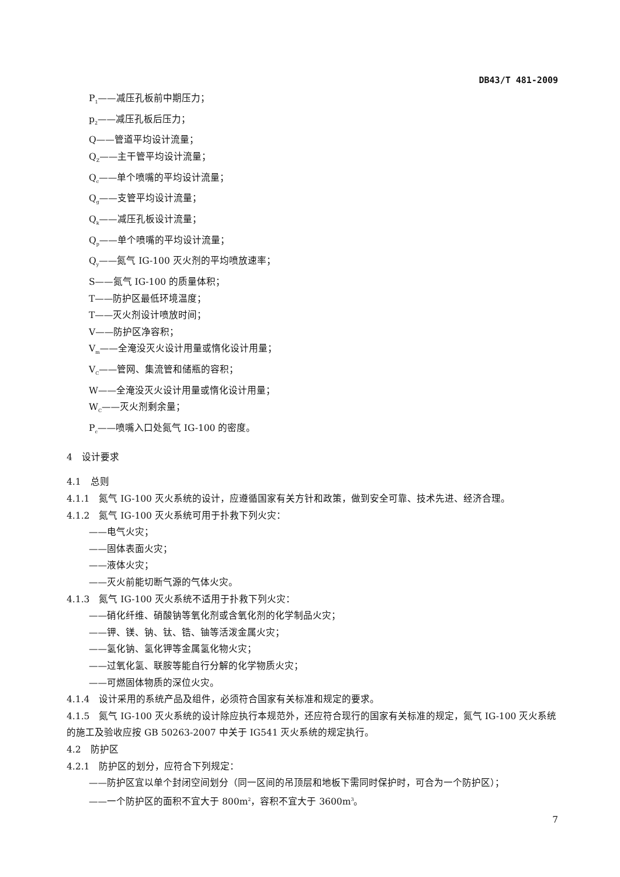DB43/T 481-2009
P<sub>1</sub>——减压孔板前中期压力；
p<sub>2</sub>——减压孔板后压力；
Q——管道平均设计流量；
Q<sub>Z</sub>——主干管平均设计流量；
Q<sub>c</sub>——单个喷嘴的平均设计流量；
Q<sub>g</sub>——支管平均设计流量；
Q<sub>k</sub>——减压孔板设计流量；
Q<sub>p</sub>——单个喷嘴的平均设计流量；
Q<sub>y</sub>——氮气 IG-100 灭火剂的平均喷放速率；
S——氮气 IG-100 的质量体积；
T——防护区最低环境温度；
T——灭火剂设计喷放时间；
V——防护区净容积；
V<sub>m</sub>——全淹没灭火设计用量或惰化设计用量；
V<sub>C</sub>——管网、集流管和储瓶的容积；
W——全淹没灭火设计用量或惰化设计用量；
W<sub>C</sub>——灭火剂剩余量；
P<sub>c</sub>——喷嘴入口处氮气 IG-100 的密度。
4　设计要求
4.1　总则
4.1.1　氮气 IG-100 灭火系统的设计，应遵循国家有关方针和政策，做到安全可靠、技术先进、经济合理。
4.1.2　氮气 IG-100 灭火系统可用于扑救下列火灾：
——电气火灾；
——固体表面火灾；
——液体火灾；
——灭火前能切断气源的气体火灾。
4.1.3　氮气 IG-100 灭火系统不适用于扑救下列火灾：
——硝化纤维、硝酸钠等氧化剂或含氧化剂的化学制品火灾；
——钾、镁、钠、钛、锆、铀等活泼金属火灾；
——氢化钠、氢化钾等金属氢化物火灾；
——过氧化氢、联胺等能自行分解的化学物质火灾；
——可燃固体物质的深位火灾。
4.1.4　设计采用的系统产品及组件，必须符合国家有关标准和规定的要求。
4.1.5　氮气 IG-100 灭火系统的设计除应执行本规范外，还应符合现行的国家有关标准的规定，氮气 IG-100 灭火系统的施工及验收应按 GB 50263-2007 中关于 IG541 灭火系统的规定执行。
4.2　防护区
4.2.1　防护区的划分，应符合下列规定：
——防护区宜以单个封闭空间划分（同一区间的吊顶层和地板下需同时保护时，可合为一个防护区）；
——一个防护区的面积不宜大于 800m<sup>2</sup>，容积不宜大于 3600m<sup>3</sup>。
7